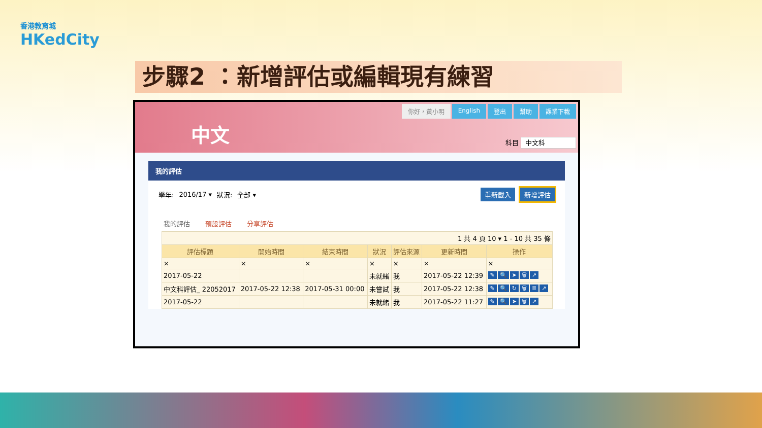香港教育城
HKedCity
步驟2 ：新增評估或編輯現有練習
中文
你好，黃小明 English 登出 幫助 課業下載
科目 中文科
我的評估
學年: 2016/17 ▾ 狀況: 全部 ▾ 重新載入 新增評估
我的評估 預設評估 分享評估
| 1 共 4 頁 10 ▾ 1 - 10 共 35 條 | | | | | | |
| 評估標題 | 開始時間 | 結束時間 | 狀況 | 評估來源 | 更新時間 | 操作 |
| × | × | × | × | × | × | × |
| 2017-05-22 | | | 未就緒 | 我 | 2017-05-22 12:39 | ✎ 🔍 ➤ 🗑 ↗ |
| 中文科評估_ 22052017 | 2017-05-22 12:38 | 2017-05-31 00:00 | 未嘗試 | 我 | 2017-05-22 12:38 | ✎ 🔍 ↻ 🗑 ≣ ↗ |
| 2017-05-22 | | | 未就緒 | 我 | 2017-05-22 11:27 | ✎ 🔍 ➤ 🗑 ↗ |